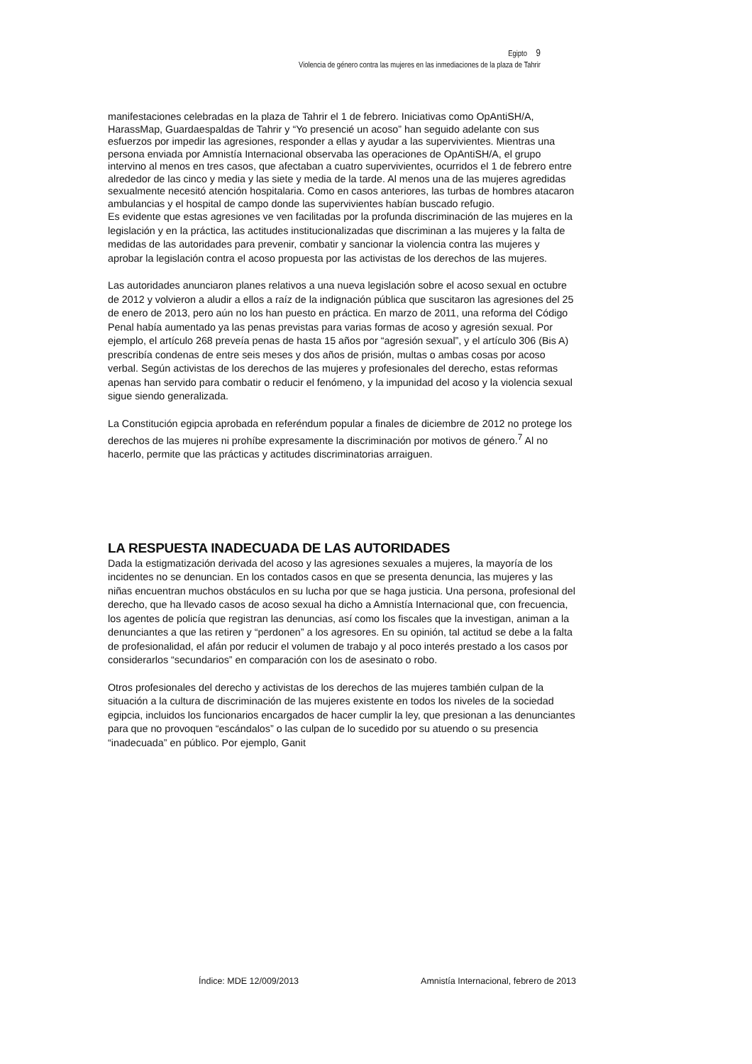Egipto 9
Violencia de género contra las mujeres en las inmediaciones de la plaza de Tahrir
manifestaciones celebradas en la plaza de Tahrir el 1 de febrero. Iniciativas como OpAntiSH/A, HarassMap, Guardaespaldas de Tahrir y “Yo presencié un acoso” han seguido adelante con sus esfuerzos por impedir las agresiones, responder a ellas y ayudar a las supervivientes. Mientras una persona enviada por Amnistía Internacional observaba las operaciones de OpAntiSH/A, el grupo intervino al menos en tres casos, que afectaban a cuatro supervivientes, ocurridos el 1 de febrero entre alrededor de las cinco y media y las siete y media de la tarde. Al menos una de las mujeres agredidas sexualmente necesitó atención hospitalaria. Como en casos anteriores, las turbas de hombres atacaron ambulancias y el hospital de campo donde las supervivientes habían buscado refugio.
Es evidente que estas agresiones ve ven facilitadas por la profunda discriminación de las mujeres en la legislación y en la práctica, las actitudes institucionalizadas que discriminan a las mujeres y la falta de medidas de las autoridades para prevenir, combatir y sancionar la violencia contra las mujeres y aprobar la legislación contra el acoso propuesta por las activistas de los derechos de las mujeres.
Las autoridades anunciaron planes relativos a una nueva legislación sobre el acoso sexual en octubre de 2012 y volvieron a aludir a ellos a raíz de la indignación pública que suscitaron las agresiones del 25 de enero de 2013, pero aún no los han puesto en práctica. En marzo de 2011, una reforma del Código Penal había aumentado ya las penas previstas para varias formas de acoso y agresión sexual. Por ejemplo, el artículo 268 preveía penas de hasta 15 años por “agresión sexual”, y el artículo 306 (Bis A) prescribía condenas de entre seis meses y dos años de prisión, multas o ambas cosas por acoso verbal. Según activistas de los derechos de las mujeres y profesionales del derecho, estas reformas apenas han servido para combatir o reducir el fenómeno, y la impunidad del acoso y la violencia sexual sigue siendo generalizada.
La Constitución egipcia aprobada en referéndum popular a finales de diciembre de 2012 no protege los derechos de las mujeres ni prohíbe expresamente la discriminación por motivos de género.<sup>7</sup> Al no hacerlo, permite que las prácticas y actitudes discriminatorias arraiguen.
LA RESPUESTA INADECUADA DE LAS AUTORIDADES
Dada la estigmatización derivada del acoso y las agresiones sexuales a mujeres, la mayoría de los incidentes no se denuncian. En los contados casos en que se presenta denuncia, las mujeres y las niñas encuentran muchos obstáculos en su lucha por que se haga justicia. Una persona, profesional del derecho, que ha llevado casos de acoso sexual ha dicho a Amnistía Internacional que, con frecuencia, los agentes de policía que registran las denuncias, así como los fiscales que la investigan, animan a la denunciantes a que las retiren y “perdonen” a los agresores. En su opinión, tal actitud se debe a la falta de profesionalidad, el afán por reducir el volumen de trabajo y al poco interés prestado a los casos por considerarlos “secundarios” en comparación con los de asesinato o robo.
Otros profesionales del derecho y activistas de los derechos de las mujeres también culpan de la situación a la cultura de discriminación de las mujeres existente en todos los niveles de la sociedad egipcia, incluidos los funcionarios encargados de hacer cumplir la ley, que presionan a las denunciantes para que no provoquen “escándalos” o las culpan de lo sucedido por su atuendo o su presencia “inadecuada” en público. Por ejemplo, Ganit
Índice: MDE 12/009/2013 Amnistía Internacional, febrero de 2013